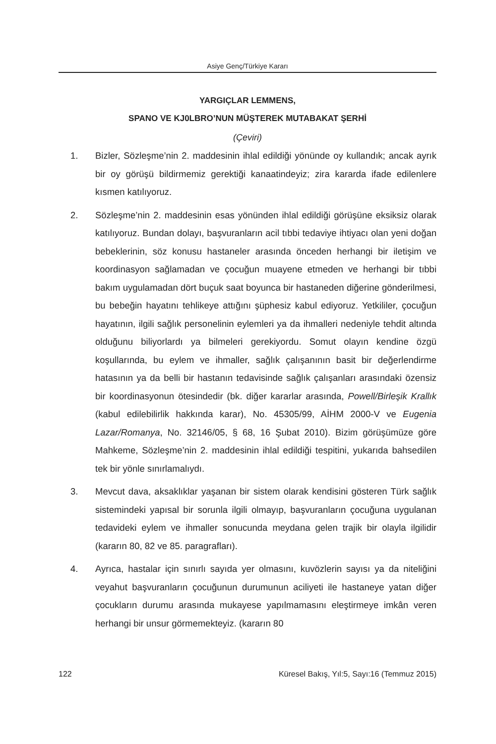Asiye Genç/Türkiye Kararı
YARGIÇLAR LEMMENS,
SPANO VE KJ0LBRO’NUN MÜŞTEREK MUTABAKAT ŞERHİ
(Çeviri)
1. Bizler, Sözleşme’nin 2. maddesinin ihlal edildiği yönünde oy kullandık; ancak ayrık bir oy görüşü bildirmemiz gerektiği kanaatindeyiz; zira kararda ifade edilenlere kısmen katılıyoruz.
2. Sözleşme’nin 2. maddesinin esas yönünden ihlal edildiği görüşüne eksiksiz olarak katılıyoruz. Bundan dolayı, başvuranların acil tıbbi tedaviye ihtiyacı olan yeni doğan bebeklerinin, söz konusu hastaneler arasında önceden herhangi bir iletişim ve koordinasyon sağlamadan ve çocuğun muayene etmeden ve herhangi bir tıbbi bakım uygulamadan dört buçuk saat boyunca bir hastaneden diğerine gönderilmesi, bu bebeğin hayatını tehlikeye attığını şüphesiz kabul ediyoruz. Yetkililer, çocuğun hayatının, ilgili sağlık personelinin eylemleri ya da ihmalleri nedeniyle tehdit altında olduğunu biliyorlardı ya bilmeleri gerekiyordu. Somut olayın kendine özgü koşullarında, bu eylem ve ihmaller, sağlık çalışanının basit bir değerlendirme hatasının ya da belli bir hastanın tedavisinde sağlık çalışanları arasındaki özensiz bir koordinasyonun ötesindedir (bk. diğer kararlar arasında, Powell/Birleşik Krallık (kabul edilebilirlik hakkında karar), No. 45305/99, AİHM 2000-V ve Eugenia Lazar/Romanya, No. 32146/05, § 68, 16 Şubat 2010). Bizim görüşümüze göre Mahkeme, Sözleşme’nin 2. maddesinin ihlal edildiği tespitini, yukarıda bahsedilen tek bir yönle sınırlamalıydı.
3. Mevcut dava, aksaklıklar yaşanan bir sistem olarak kendisini gösteren Türk sağlık sistemindeki yapısal bir sorunla ilgili olmayıp, başvuranların çocuğuna uygulanan tedavideki eylem ve ihmaller sonucunda meydana gelen trajik bir olayla ilgilidir (kararın 80, 82 ve 85. paragrafları).
4. Ayrıca, hastalar için sınırlı sayıda yer olmasını, kuvözlerin sayısı ya da niteliğini veyahut başvuranların çocuğunun durumunun aciliyeti ile hastaneye yatan diğer çocukların durumu arasında mukayese yapılmamasını eleştirmeye imkân veren herhangi bir unsur görmemekteyiz. (kararın 80
122 Küresel Bakış, Yıl:5, Sayı:16 (Temmuz 2015)